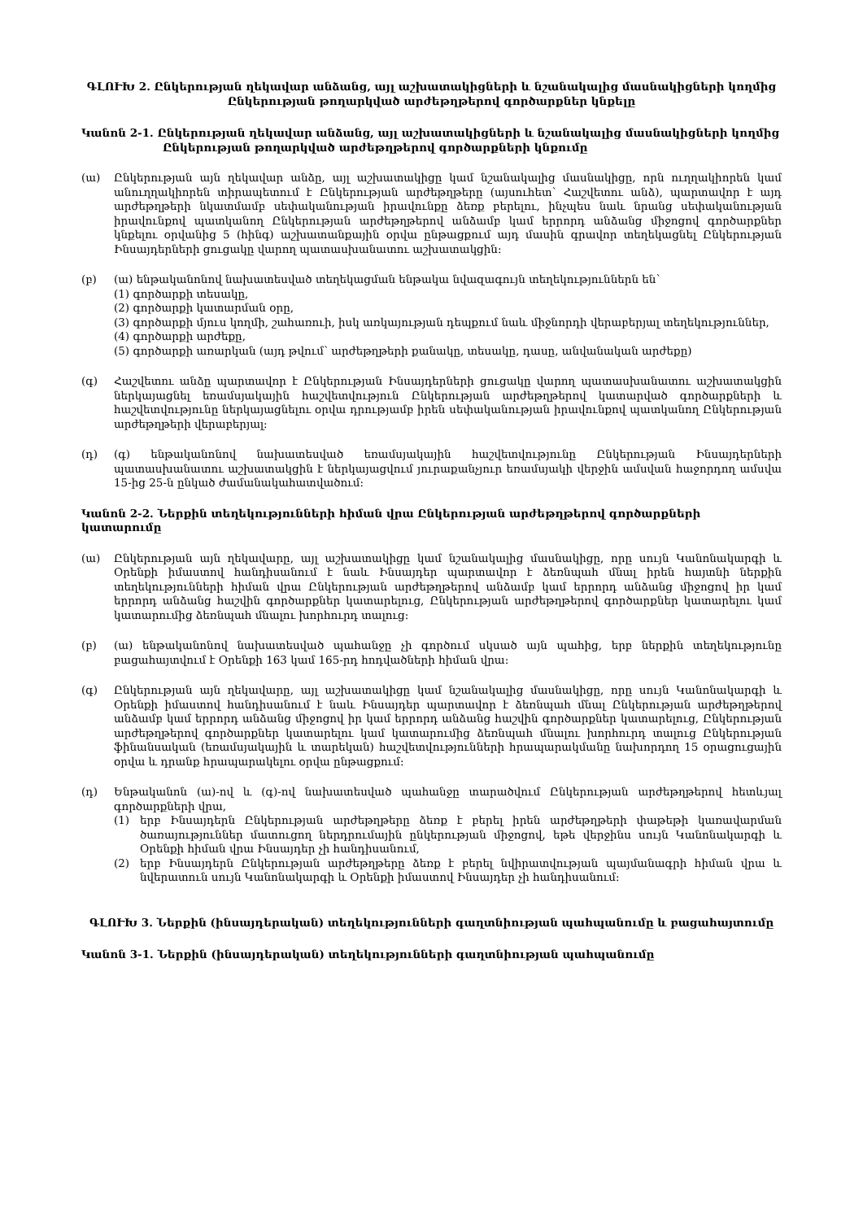ԳԼՈՒԽ 2. Ընկերության ղեկավար անձանց, այլ աշխատակիցների և նշանակալից մասնակիցների կողմից Ընկերության թողարկված արժեթղթերով գործարքներ կնքելը
Կանոն 2-1. Ընկերության ղեկավար անձանց, այլ աշխատակիցների և նշանակալից մասնակիցների կողմից Ընկերության թողարկված արժեթղթերով գործարքների կնքումը
(ա) Ընկերության այն ղեկավար անձը, այլ աշխատակիցը կամ նշանակալից մասնակիցը, որն ուղղակիորեն կամ անուղղակիորեն տիրապետում է Ընկերության արժեթղթերը (այսուհետ՝ Հաշվետու անձ), պարտավոր է այդ արժեթղթերի նկատմամբ սեփականության իրավունքը ձեռք բերելու, ինչպես նաև նրանց սեփականության իրավունքով պատկանող Ընկերության արժեթղթերով անձամբ կամ երրորդ անձանց միջոցով գործարքներ կնքելու օրվանից 5 (հինգ) աշխատանքային օրվա ընթացքում այդ մասին գրավոր տեղեկացնել Ընկերության Ինսայդերների ցուցակը վարող պատասխանատու աշխատակցին:
(բ) (ա) ենթականոնով նախատեսված տեղեկացման ենթակա նվազագույն տեղեկություններն են՝
(1) գործարքի տեսակը,
(2) գործարքի կատարման օրը,
(3) գործարքի մյուս կողմի, շահառուի, իսկ առկայության դեպքում նաև միջնորդի վերաբերյալ տեղեկություններ,
(4) գործարքի արժեքը,
(5) գործարքի առարկան (այդ թվում՝ արժեթղթերի քանակը, տեսակը, դասը, անվանական արժեքը)
(գ) Հաշվետու անձը պարտավոր է Ընկերության Ինսայդերների ցուցակը վարող պատասխանատու աշխատակցին ներկայացնել եռամսյակային հաշվետվություն Ընկերության արժեթղթերով կատարված գործարքների և հաշվետվությունը ներկայացնելու օրվա դրությամբ իրեն սեփականության իրավունքով պատկանող Ընկերության արժեթղթերի վերաբերյալ:
(դ) (գ) ենթականոնով նախատեսված եռամսյակային հաշվետվությունը Ընկերության Ինսայդերների պատասխանատու աշխատակցին է ներկայացվում յուրաքանչյուր եռամսյակի վերջին ամսվան հաջորդող ամսվա 15-ից 25-ն ընկած ժամանակահատվածում:
Կանոն 2-2. Ներքին տեղեկությունների հիման վրա Ընկերության արժեթղթերով գործարքների կատարումը
(ա) Ընկերության այն ղեկավարը, այլ աշխատակիցը կամ նշանակալից մասնակիցը, որը սույն Կանոնակարգի և Օրենքի իմաստով հանդիսանում է նաև Ինսայդեր պարտավոր է ձեռնպահ մնալ իրեն հայտնի ներքին տեղեկությունների հիման վրա Ընկերության արժեթղթերով անձամբ կամ երրորդ անձանց միջոցով իր կամ երրորդ անձանց հաշվին գործարքներ կատարելուց, Ընկերության արժեթղթերով գործարքներ կատարելու կամ կատարումից ձեռնպահ մնալու խորհուրդ տալուց:
(բ) (ա) ենթականոնով նախատեսված պահանջը չի գործում սկսած այն պահից, երբ ներքին տեղեկությունը բացահայտվում է Օրենքի 163 կամ 165-րդ հոդվածների հիման վրա:
(գ) Ընկերության այն ղեկավարը, այլ աշխատակիցը կամ նշանակալից մասնակիցը, որը սույն Կանոնակարգի և Օրենքի իմաստով հանդիսանում է նաև Ինսայդեր պարտավոր է ձեռնպահ մնալ Ընկերության արժեթղթերով անձամբ կամ երրորդ անձանց միջոցով իր կամ երրորդ անձանց հաշվին գործարքներ կատարելուց, Ընկերության արժեթղթերով գործարքներ կատարելու կամ կատարումից ձեռնպահ մնալու խորհուրդ տալուց Ընկերության ֆինանսական (եռամսյակային և տարեկան) հաշվետվությունների հրապարակմանը նախորդող 15 օրացուցային օրվա և դրանք հրապարակելու օրվա ընթացքում:
(դ) Ենթականոն (ա)-ով և (գ)-ով նախատեսված պահանջը տարածվում Ընկերության արժեթղթերով հետևյալ գործարքների վրա,
(1) երբ Ինսայդերն Ընկերության արժեթղթերը ձեռք է բերել իրեն արժեթղթերի փաթեթի կառավարման ծառայություններ մատուցող ներդրումային ընկերության միջոցով, եթե վերջինս սույն Կանոնակարգի և Օրենքի հիման վրա Ինսայդեր չի հանդիսանում,
(2) երբ Ինսայդերն Ընկերության արժեթղթերը ձեռք է բերել նվիրատվության պայմանագրի հիման վրա և նվերատուն սույն Կանոնակարգի և Օրենքի իմաստով Ինսայդեր չի հանդիսանում:
ԳԼՈՒԽ 3. Ներքին (ինսայդերական) տեղեկությունների գաղտնիության պահպանումը և բացահայտումը
Կանոն 3-1. Ներքին (ինսայդերական) տեղեկությունների գաղտնիության պահպանումը